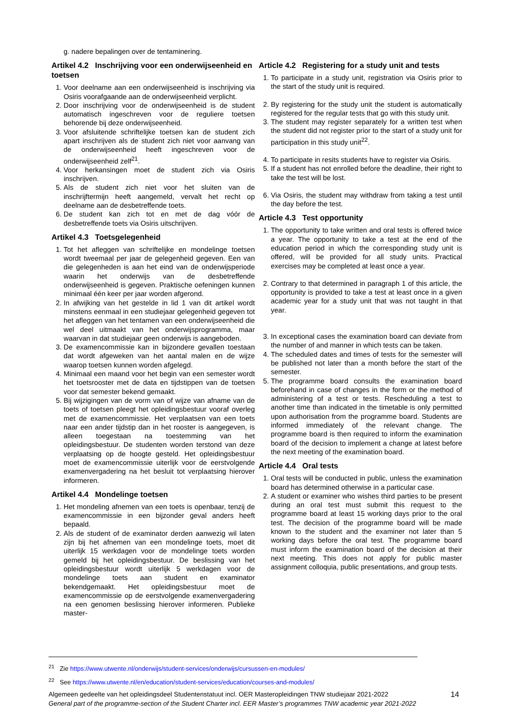g. nadere bepalingen over de tentaminering.
Artikel 4.2 Inschrijving voor een onderwijseenheid en toetsen
1. Voor deelname aan een onderwijseenheid is inschrijving via Osiris voorafgaande aan de onderwijseenheid verplicht.
2. Door inschrijving voor de onderwijseenheid is de student automatisch ingeschreven voor de reguliere toetsen behorende bij deze onderwijseenheid.
3. Voor afsluitende schriftelijke toetsen kan de student zich apart inschrijven als de student zich niet voor aanvang van de onderwijseenheid heeft ingeschreven voor de onderwijseenheid zelf<sup>21</sup>.
4. Voor herkansingen moet de student zich via Osiris inschrijven.
5. Als de student zich niet voor het sluiten van de inschrijftermijn heeft aangemeld, vervalt het recht op deelname aan de desbetreffende toets.
6. De student kan zich tot en met de dag vóór de desbetreffende toets via Osiris uitschrijven.
Artikel 4.3 Toetsgelegenheid
1. Tot het afleggen van schriftelijke en mondelinge toetsen wordt tweemaal per jaar de gelegenheid gegeven. Een van die gelegenheden is aan het eind van de onderwijsperiode waarin het onderwijs van de desbetreffende onderwijseenheid is gegeven. Praktische oefeningen kunnen minimaal één keer per jaar worden afgerond.
2. In afwijking van het gestelde in lid 1 van dit artikel wordt minstens eenmaal in een studiejaar gelegenheid gegeven tot het afleggen van het tentamen van een onderwijseenheid die wel deel uitmaakt van het onderwijsprogramma, maar waarvan in dat studiejaar geen onderwijs is aangeboden.
3. De examencommissie kan in bijzondere gevallen toestaan dat wordt afgeweken van het aantal malen en de wijze waarop toetsen kunnen worden afgelegd.
4. Minimaal een maand voor het begin van een semester wordt het toetsrooster met de data en tijdstippen van de toetsen voor dat semester bekend gemaakt.
5. Bij wijzigingen van de vorm van of wijze van afname van de toets of toetsen pleegt het opleidingsbestuur vooraf overleg met de examencommissie. Het verplaatsen van een toets naar een ander tijdstip dan in het rooster is aangegeven, is alleen toegestaan na toestemming van het opleidingsbestuur. De studenten worden terstond van deze verplaatsing op de hoogte gesteld. Het opleidingsbestuur moet de examencommissie uiterlijk voor de eerstvolgende examenvergadering na het besluit tot verplaatsing hierover informeren.
Artikel 4.4 Mondelinge toetsen
1. Het mondeling afnemen van een toets is openbaar, tenzij de examencommissie in een bijzonder geval anders heeft bepaald.
2. Als de student of de examinator derden aanwezig wil laten zijn bij het afnemen van een mondelinge toets, moet dit uiterlijk 15 werkdagen voor de mondelinge toets worden gemeld bij het opleidingsbestuur. De beslissing van het opleidingsbestuur wordt uiterlijk 5 werkdagen voor de mondelinge toets aan student en examinator bekendgemaakt. Het opleidingsbestuur moet de examencommissie op de eerstvolgende examenvergadering na een genomen beslissing hierover informeren. Publieke master-
Article 4.2 Registering for a study unit and tests
1. To participate in a study unit, registration via Osiris prior to the start of the study unit is required.
2. By registering for the study unit the student is automatically registered for the regular tests that go with this study unit.
3. The student may register separately for a written test when the student did not register prior to the start of a study unit for participation in this study unit<sup>22</sup>.
4. To participate in resits students have to register via Osiris.
5. If a student has not enrolled before the deadline, their right to take the test will be lost.
6. Via Osiris, the student may withdraw from taking a test until the day before the test.
Article 4.3 Test opportunity
1. The opportunity to take written and oral tests is offered twice a year. The opportunity to take a test at the end of the education period in which the corresponding study unit is offered, will be provided for all study units. Practical exercises may be completed at least once a year.
2. Contrary to that determined in paragraph 1 of this article, the opportunity is provided to take a test at least once in a given academic year for a study unit that was not taught in that year.
3. In exceptional cases the examination board can deviate from the number of and manner in which tests can be taken.
4. The scheduled dates and times of tests for the semester will be published not later than a month before the start of the semester.
5. The programme board consults the examination board beforehand in case of changes in the form or the method of administering of a test or tests. Rescheduling a test to another time than indicated in the timetable is only permitted upon authorisation from the programme board. Students are informed immediately of the relevant change. The programme board is then required to inform the examination board of the decision to implement a change at latest before the next meeting of the examination board.
Article 4.4 Oral tests
1. Oral tests will be conducted in public, unless the examination board has determined otherwise in a particular case.
2. A student or examiner who wishes third parties to be present during an oral test must submit this request to the programme board at least 15 working days prior to the oral test. The decision of the programme board will be made known to the student and the examiner not later than 5 working days before the oral test. The programme board must inform the examination board of the decision at their next meeting. This does not apply for public master assignment colloquia, public presentations, and group tests.
<sup>21</sup> Zie https://www.utwente.nl/onderwijs/student-services/onderwijs/cursussen-en-modules/
<sup>22</sup> See https://www.utwente.nl/en/education/student-services/education/courses-and-modules/
Algemeen gedeelte van het opleidingsdeel Studentenstatuut incl. OER Masteropleidingen TNW studiejaar 2021-2022
General part of the programme-section of the Student Charter incl. EER Master’s programmes TNW academic year 2021-2022
14